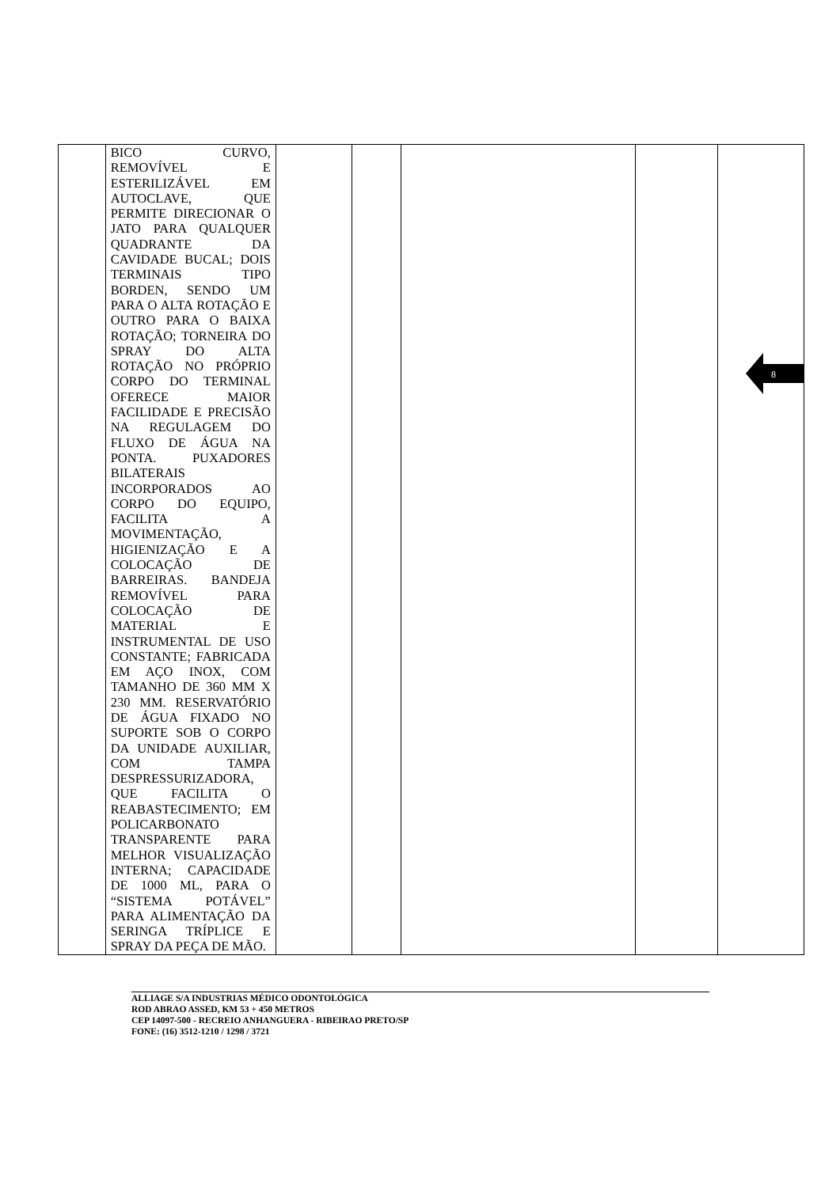| | BICO CURVO, REMOVÍVEL E ESTERILIZÁVEL EM AUTOCLAVE, QUE PERMITE DIRECIONAR O JATO PARA QUALQUER QUADRANTE DA CAVIDADE BUCAL; DOIS TERMINAIS TIPO BORDEN, SENDO UM PARA O ALTA ROTAÇÃO E OUTRO PARA O BAIXA ROTAÇÃO; TORNEIRA DO SPRAY DO ALTA ROTAÇÃO NO PRÓPRIO CORPO DO TERMINAL OFERECE MAIOR FACILIDADE E PRECISÃO NA REGULAGEM DO FLUXO DE ÁGUA NA PONTA. PUXADORES BILATERAIS INCORPORADOS AO CORPO DO EQUIPO, FACILITA A MOVIMENTAÇÃO, HIGIENIZAÇÃO E A COLOCAÇÃO DE BARREIRAS. BANDEJA REMOVÍVEL PARA COLOCAÇÃO DE MATERIAL E INSTRUMENTAL DE USO CONSTANTE; FABRICADA EM AÇO INOX, COM TAMANHO DE 360 MM X 230 MM. RESERVATÓRIO DE ÁGUA FIXADO NO SUPORTE SOB O CORPO DA UNIDADE AUXILIAR, COM TAMPA DESPRESSURIZADORA, QUE FACILITA O REABASTECIMENTO; EM POLICARBONATO TRANSPARENTE PARA MELHOR VISUALIZAÇÃO INTERNA; CAPACIDADE DE 1000 ML, PARA O “SISTEMA POTÁVEL” PARA ALIMENTAÇÃO DA SERINGA TRÍPLICE E SPRAY DA PEÇA DE MÃO. | | | | | |
8
ALLIAGE S/A INDUSTRIAS MÉDICO ODONTOLÓGICA
ROD ABRAO ASSED, KM 53 + 450 METROS
CEP 14097-500 - RECREIO ANHANGUERA - RIBEIRAO PRETO/SP
FONE: (16) 3512-1210 / 1298 / 3721